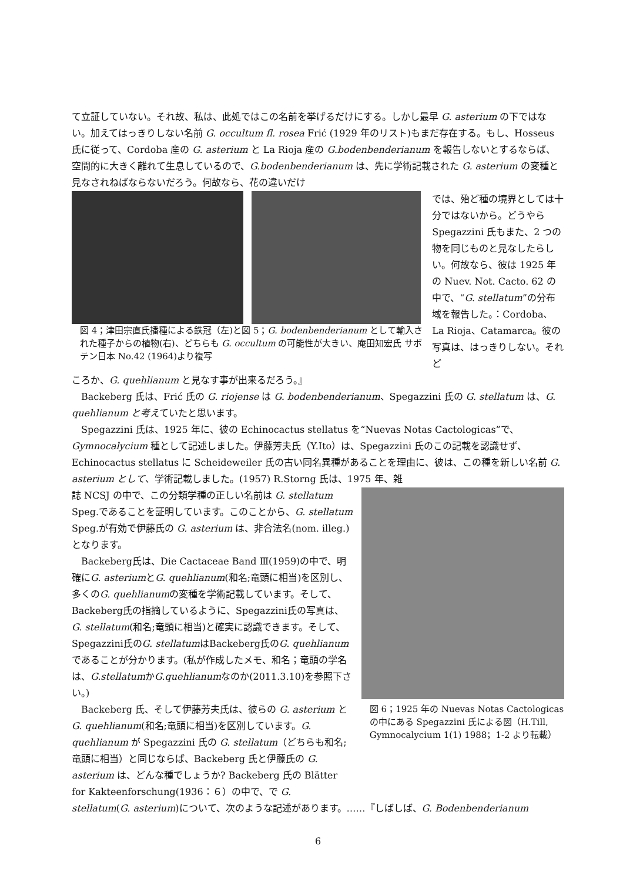て立証していない。それ故、私は、此処ではこの名前を挙げるだけにする。しかし最早 G. asterium の下ではない。加えてはっきりしない名前 G. occultum fl. rosea Frić (1929 年のリスト)もまだ存在する。もし、Hosseus 氏に従って、Cordoba 産の G. asterium と La Rioja 産の G.bodenbenderianum を報告しないとするならば、空間的に大きく離れて生息しているので、G.bodenbenderianum は、先に学術記載された G. asterium の変種と見なされねばならないだろう。何故なら、花の違いだけ
図 4；津田宗直氏播種による鉄冠（左)と図 5；G. bodenbenderianum として輸入された種子からの植物(右)、どちらも G. occultum の可能性が大きい、庵田知宏氏 サボテン日本 No.42 (1964)より複写
では、殆ど種の境界としては十分ではないから。どうやら Spegazzini 氏もまた、2 つの物を同じものと見なしたらしい。何故なら、彼は 1925 年の Nuev. Not. Cacto. 62 の中で、“G. stellatum”の分布域を報告した。：Cordoba、La Rioja、Catamarca。彼の写真は、はっきりしない。それど
ころか、G. quehlianum と見なす事が出来るだろう。』
　Backeberg 氏は、Frić 氏の G. riojense は G. bodenbenderianum、Spegazzini 氏の G. stellatum は、G. quehlianum と考えていたと思います。
　Spegazzini 氏は、1925 年に、彼の Echinocactus stellatus を“Nuevas Notas Cactologicas”で、Gymnocalycium 種として記述しました。伊藤芳夫氏（Y.Ito）は、Spegazzini 氏のこの記載を認識せず、Echinocactus stellatus に Scheideweiler 氏の古い同名異種があることを理由に、彼は、この種を新しい名前 G. asterium として、学術記載しました。(1957) R.Storng 氏は、1975 年、雑
誌 NCSJ の中で、この分類学種の正しい名前は G. stellatum Speg.であることを証明しています。このことから、G. stellatum Speg.が有効で伊藤氏の G. asterium は、非合法名(nom. illeg.)となります。
　Backeberg氏は、Die Cactaceae Band Ⅲ(1959)の中で、明確にG. asteriumとG. quehlianum(和名;竜頭に相当)を区別し、多くのG. quehlianumの変種を学術記載しています。そして、Backeberg氏の指摘しているように、Spegazzini氏の写真は、G. stellatum(和名;竜頭に相当)と確実に認識できます。そして、Spegazzini氏のG. stellatumはBackeberg氏のG. quehlianumであることが分かります。(私が作成したメモ、和名；竜頭の学名は、G.stellatumかG.quehlianumなのか(2011.3.10)を参照下さい。)
　Backeberg 氏、そして伊藤芳夫氏は、彼らの G. asterium と G. quehlianum(和名;竜頭に相当)を区別しています。G. quehlianum が Spegazzini 氏の G. stellatum（どちらも和名;竜頭に相当）と同じならば、Backeberg 氏と伊藤氏の G. asterium は、どんな種でしょうか? Backeberg 氏の Blätter for Kakteenforschung(1936：６）の中で、で G.
図 6；1925 年の Nuevas Notas Cactologicas の中にある Spegazzini 氏による図（H.Till, Gymnocalycium 1(1) 1988；1-2 より転載）
stellatum(G. asterium)について、次のような記述があります。……『しばしば、G. Bodenbenderianum
6